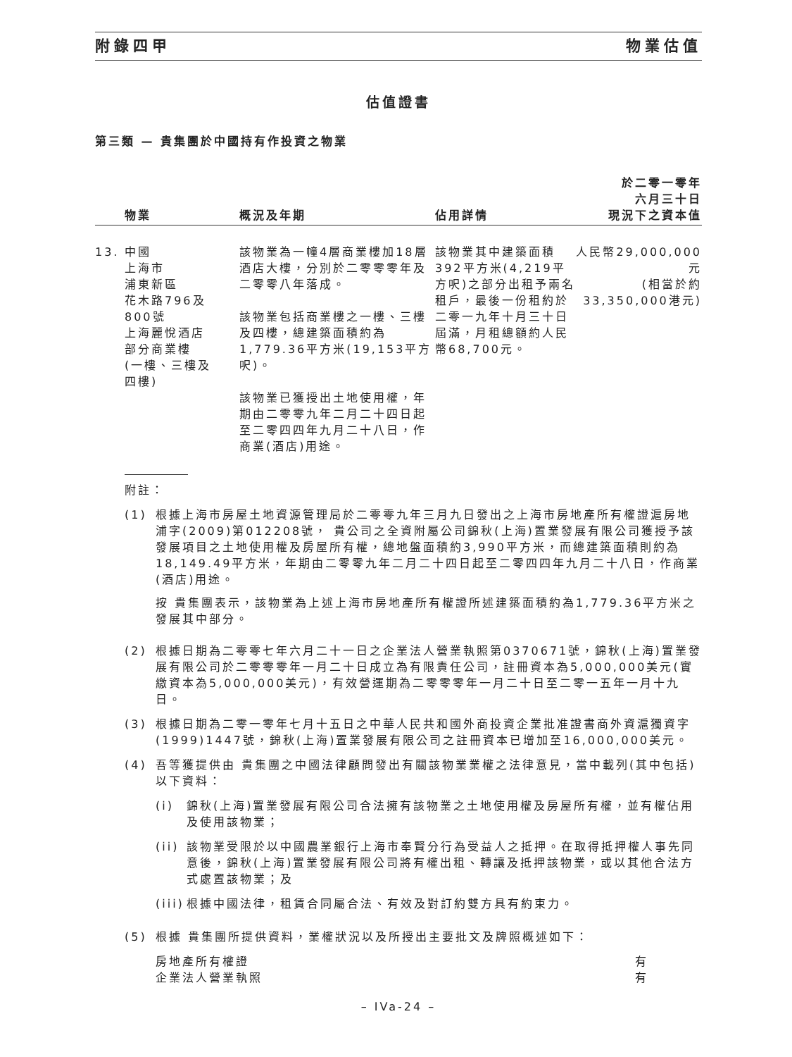附錄四甲 物業估值
估值證書
第三類 — 貴集團於中國持有作投資之物業
| | 物業 | 概況及年期 | 佔用詳情 | 於二零一零年 六月三十日 現況下之資本值 |
| --- | --- | --- | --- | --- |
| 13. | 中國 上海市 浦東新區 花木路796及 800號 上海麗悅酒店 部分商業樓 (一樓、三樓及 四樓) | 該物業為一幢4層商業樓加18層酒店大樓，分別於二零零零年及二零零八年落成。 該物業包括商業樓之一樓、三樓及四樓，總建築面積約為1,779.36平方米(19,153平方呎)。 該物業已獲授出土地使用權，年期由二零零九年二月二十四日起至二零四四年九月二十八日，作商業(酒店)用途。 | 該物業其中建築面積392平方米(4,219平方呎)之部分出租予兩名租戶，最後一份租約於二零一九年十月三十日屆滿，月租總額約人民幣68,700元。 | 人民幣29,000,000元 (相當於約 33,350,000港元) |
附註：
(1) 根據上海市房屋土地資源管理局於二零零九年三月九日發出之上海市房地產所有權證滬房地浦字(2009)第012208號， 貴公司之全資附屬公司錦秋(上海)置業發展有限公司獲授予該發展項目之土地使用權及房屋所有權，總地盤面積約3,990平方米，而總建築面積則約為18,149.49平方米，年期由二零零九年二月二十四日起至二零四四年九月二十八日，作商業(酒店)用途。
按 貴集團表示，該物業為上述上海市房地產所有權證所述建築面積約為1,779.36平方米之發展其中部分。
(2) 根據日期為二零零七年六月二十一日之企業法人營業執照第0370671號，錦秋(上海)置業發展有限公司於二零零零年一月二十日成立為有限責任公司，註冊資本為5,000,000美元(實繳資本為5,000,000美元)，有效營運期為二零零零年一月二十日至二零一五年一月十九日。
(3) 根據日期為二零一零年七月十五日之中華人民共和國外商投資企業批准證書商外資滬獨資字(1999)1447號，錦秋(上海)置業發展有限公司之註冊資本已增加至16,000,000美元。
(4) 吾等獲提供由 貴集團之中國法律顧問發出有關該物業業權之法律意見，當中載列(其中包括)以下資料：
(i) 錦秋(上海)置業發展有限公司合法擁有該物業之土地使用權及房屋所有權，並有權佔用及使用該物業；
(ii)
該物業受限於以中國農業銀行上海市奉賢分行為受益人之抵押。在取得抵押權人事先同意後，錦秋(上海)置業發展有限公司將有權出租、轉讓及抵押該物業，或以其他合法方式處置該物業；及
(iii)
根據中國法律，租賃合同屬合法、有效及對訂約雙方具有約束力。
(5) 根據 貴集團所提供資料，業權狀況以及所授出主要批文及牌照概述如下：
| 房地產所有權證 | 有 |
| 企業法人營業執照 | 有 |
– IVa-24 –